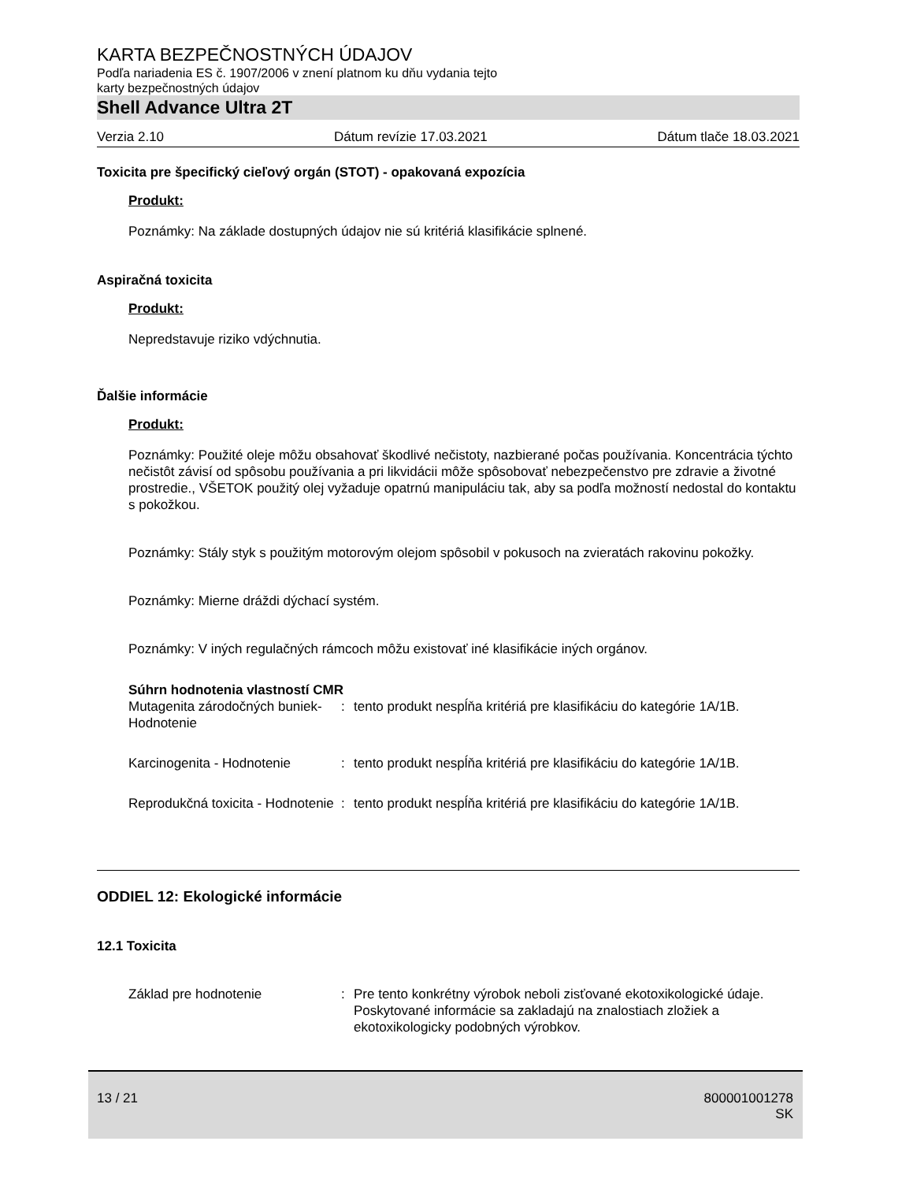KARTA BEZPEČNOSTNÝCH ÚDAJOV
Podľa nariadenia ES č. 1907/2006 v znení platnom ku dňu vydania tejto
karty bezpečnostných údajov
Shell Advance Ultra 2T
Verzia 2.10 Dátum revízie 17.03.2021 Dátum tlače 18.03.2021
Toxicita pre špecifický cieľový orgán (STOT) - opakovaná expozícia
Produkt:
Poznámky: Na základe dostupných údajov nie sú kritériá klasifikácie splnené.
Aspiračná toxicita
Produkt:
Nepredstavuje riziko vdýchnutia.
Ďalšie informácie
Produkt:
Poznámky: Použité oleje môžu obsahovať škodlivé nečistoty, nazbierané počas používania. Koncentrácia týchto nečistôt závisí od spôsobu používania a pri likvidácii môže spôsobovať nebezpečenstvo pre zdravie a životné prostredie., VŠETOK použitý olej vyžaduje opatrnú manipuláciu tak, aby sa podľa možností nedostal do kontaktu s pokožkou.
Poznámky: Stály styk s použitým motorovým olejom spôsobil v pokusoch na zvieratách rakovinu pokožky.
Poznámky: Mierne dráždi dýchací systém.
Poznámky: V iných regulačných rámcoch môžu existovať iné klasifikácie iných orgánov.
Súhrn hodnotenia vlastností CMR
Mutagenita zárodočných buniek- Hodnotenie
: tento produkt nespĺňa kritériá pre klasifikáciu do kategórie 1A/1B.
Karcinogenita - Hodnotenie : tento produkt nespĺňa kritériá pre klasifikáciu do kategórie 1A/1B.
Reprodukčná toxicita - Hodnotenie
: tento produkt nespĺňa kritériá pre klasifikáciu do kategórie 1A/1B.
ODDIEL 12: Ekologické informácie
12.1 Toxicita
Základ pre hodnotenie : Pre tento konkrétny výrobok neboli zisťované ekotoxikologické údaje.
Poskytované informácie sa zakladajú na znalostiach zložiek a ekotoxikologicky podobných výrobkov.
13 / 21 800001001278
SK